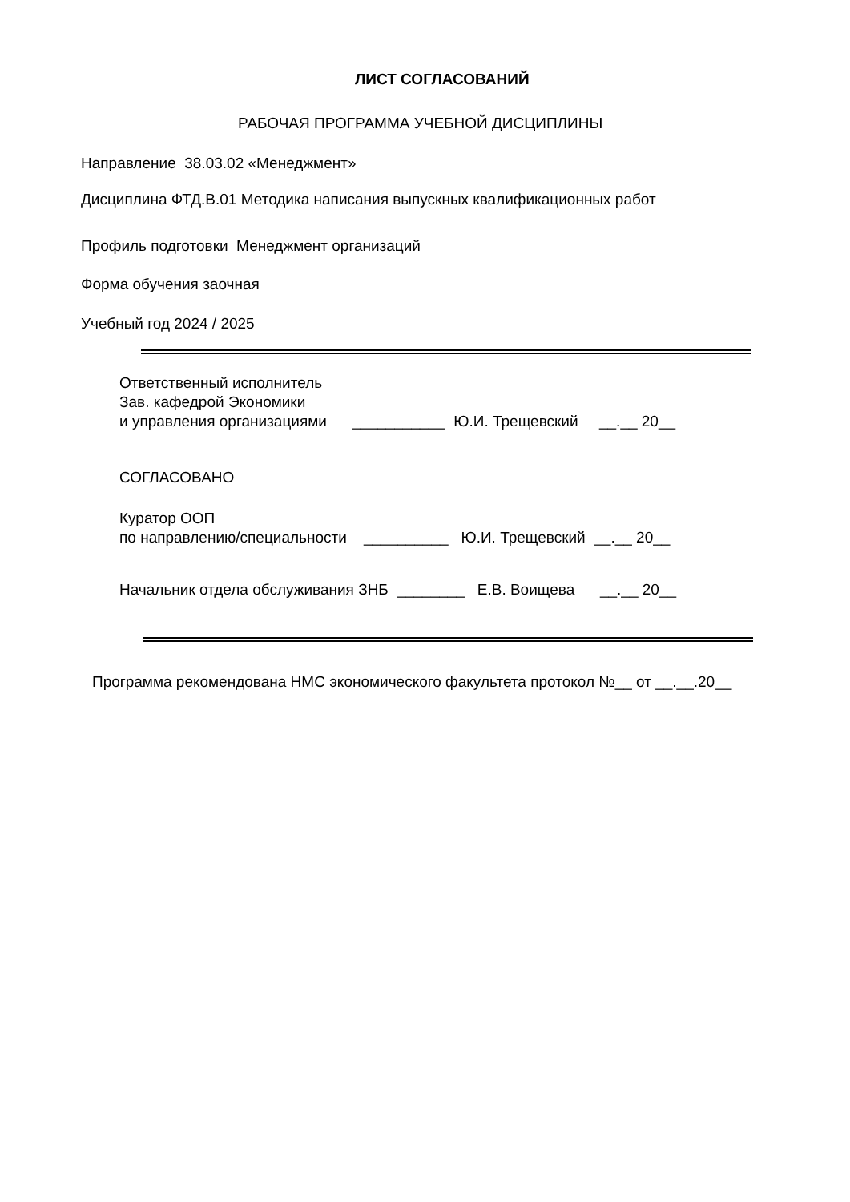ЛИСТ СОГЛАСОВАНИЙ
РАБОЧАЯ ПРОГРАММА УЧЕБНОЙ ДИСЦИПЛИНЫ
Направление 38.03.02 «Менеджмент»
Дисциплина ФТД.В.01 Методика написания выпускных квалификационных работ
Профиль подготовки Менеджмент организаций
Форма обучения заочная
Учебный год 2024 / 2025
Ответственный исполнитель Зав. кафедрой Экономики и управления организациями ___________ Ю.И. Трещевский __.__ 20__
СОГЛАСОВАНО
Куратор ООП по направлению/специальности __________ Ю.И. Трещевский __.__ 20__
Начальник отдела обслуживания ЗНБ ________ Е.В. Воищева __.__ 20__
Программа рекомендована НМС экономического факультета протокол №__ от __.__.20__